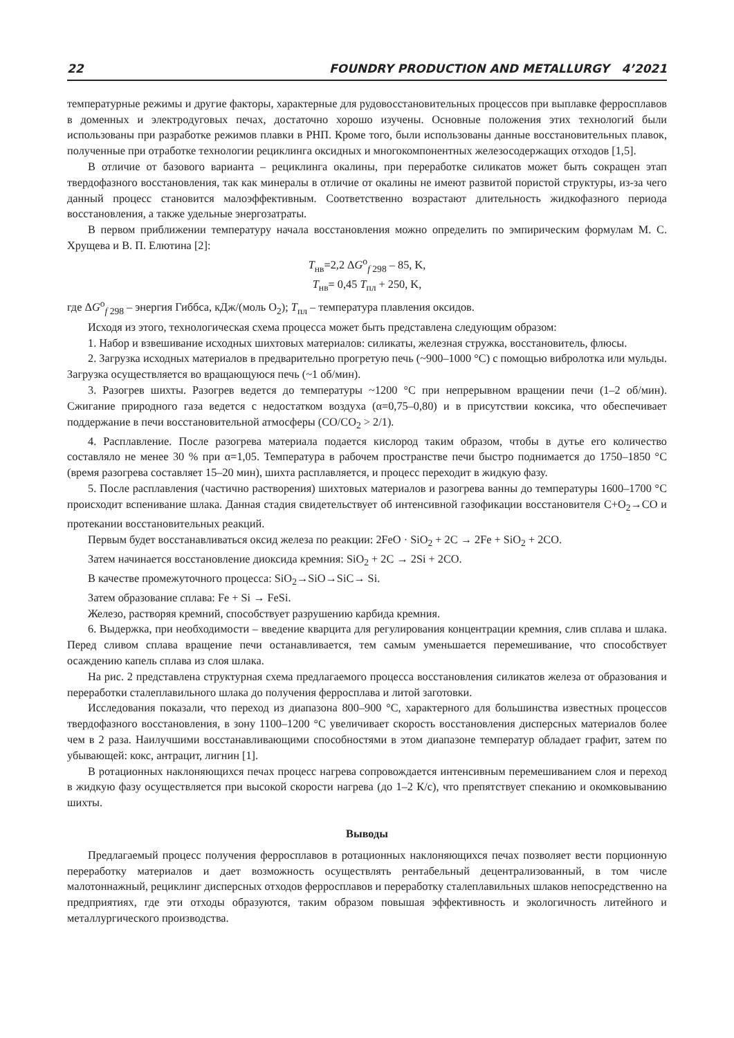22 FOUNDRY PRODUCTION AND METALLURGY 4’2021
температурные режимы и другие факторы, характерные для рудовосстановительных процессов при выплавке ферросплавов в доменных и электродуговых печах, достаточно хорошо изучены. Основные положения этих технологий были использованы при разработке режимов плавки в РНП. Кроме того, были использованы данные восстановительных плавок, полученные при отработке технологии рециклинга оксидных и многокомпонентных железосодержащих отходов [1,5].
В отличие от базового варианта – рециклинга окалины, при переработке силикатов может быть сокращен этап твердофазного восстановления, так как минералы в отличие от окалины не имеют развитой пористой структуры, из-за чего данный процесс становится малоэффективным. Соответственно возрастают длительность жидкофазного периода восстановления, а также удельные энергозатраты.
В первом приближении температуру начала восстановления можно определить по эмпирическим формулам М. С. Хрущева и В. П. Елютина [2]:
T<sub>нв</sub>=2,2 ΔG<sup>o</sup><sub>f 298</sub> – 85, K,
T<sub>нв</sub>= 0,45 T<sub>пл</sub> + 250, K,
где ΔG<sup>o</sup><sub>f 298</sub> – энергия Гиббса, кДж/(моль O<sub>2</sub>); T<sub>пл</sub> – температура плавления оксидов.
Исходя из этого, технологическая схема процесса может быть представлена следующим образом:
1. Набор и взвешивание исходных шихтовых материалов: силикаты, железная стружка, восстановитель, флюсы.
2. Загрузка исходных материалов в предварительно прогретую печь (~900–1000 °С) с помощью вибролотка или мульды. Загрузка осуществляется во вращающуюся печь (~1 об/мин).
3. Разогрев шихты. Разогрев ведется до температуры ~1200 °С при непрерывном вращении печи (1–2 об/мин). Сжигание природного газа ведется с недостатком воздуха (α=0,75–0,80) и в присутствии коксика, что обеспечивает поддержание в печи восстановительной атмосферы (CO/CO<sub>2</sub> > 2/1).
4. Расплавление. После разогрева материала подается кислород таким образом, чтобы в дутье его количество составляло не менее 30 % при α=1,05. Температура в рабочем пространстве печи быстро поднимается до 1750–1850 °С (время разогрева составляет 15–20 мин), шихта расплавляется, и процесс переходит в жидкую фазу.
5. После расплавления (частично растворения) шихтовых материалов и разогрева ванны до температуры 1600–1700 °С происходит вспенивание шлака. Данная стадия свидетельствует об интенсивной газофикации восстановителя C+O<sub>2</sub>→CO и протекании восстановительных реакций.
Первым будет восстанавливаться оксид железа по реакции: 2FeO · SiO<sub>2</sub> + 2C → 2Fe + SiO<sub>2</sub> + 2CO.
Затем начинается восстановление диоксида кремния: SiO<sub>2</sub> + 2C → 2Si + 2CO.
В качестве промежуточного процесса: SiO<sub>2</sub>→SiO→SiC→ Si.
Затем образование сплава: Fe + Si → FeSi.
Железо, растворяя кремний, способствует разрушению карбида кремния.
6. Выдержка, при необходимости – введение кварцита для регулирования концентрации кремния, слив сплава и шлака. Перед сливом сплава вращение печи останавливается, тем самым уменьшается перемешивание, что способствует осаждению капель сплава из слоя шлака.
На рис. 2 представлена структурная схема предлагаемого процесса восстановления силикатов железа от образования и переработки сталеплавильного шлака до получения ферросплава и литой заготовки.
Исследования показали, что переход из диапазона 800–900 °С, характерного для большинства известных процессов твердофазного восстановления, в зону 1100–1200 °С увеличивает скорость восстановления дисперсных материалов более чем в 2 раза. Наилучшими восстанавливающими способностями в этом диапазоне температур обладает графит, затем по убывающей: кокс, антрацит, лигнин [1].
В ротационных наклоняющихся печах процесс нагрева сопровождается интенсивным перемешиванием слоя и переход в жидкую фазу осуществляется при высокой скорости нагрева (до 1–2 К/с), что препятствует спеканию и окомковыванию шихты.
Выводы
Предлагаемый процесс получения ферросплавов в ротационных наклоняющихся печах позволяет вести порционную переработку материалов и дает возможность осуществлять рентабельный децентрализованный, в том числе малотоннажный, рециклинг дисперсных отходов ферросплавов и переработку сталеплавильных шлаков непосредственно на предприятиях, где эти отходы образуются, таким образом повышая эффективность и экологичность литейного и металлургического производства.